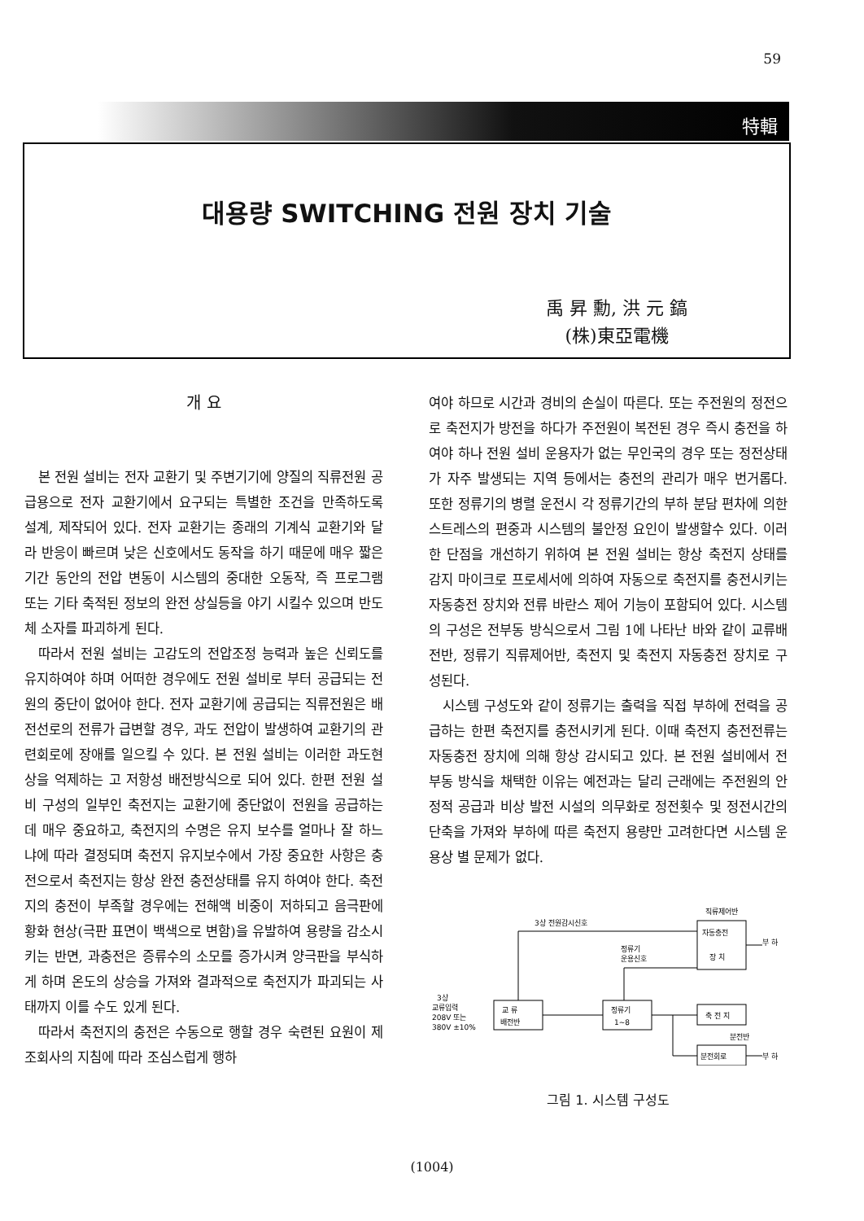59
特輯
대용량 SWITCHING 전원 장치 기술
禹 昇 勳, 洪 元 鎬
(株)東亞電機
개 요
본 전원 설비는 전자 교환기 및 주변기기에 양질의 직류전원 공급용으로 전자 교환기에서 요구되는 특별한 조건을 만족하도록 설계, 제작되어 있다. 전자 교환기는 종래의 기계식 교환기와 달라 반응이 빠르며 낮은 신호에서도 동작을 하기 때문에 매우 짧은 기간 동안의 전압 변동이 시스템의 중대한 오동작, 즉 프로그램 또는 기타 축적된 정보의 완전 상실등을 야기 시킬수 있으며 반도체 소자를 파괴하게 된다.
따라서 전원 설비는 고감도의 전압조정 능력과 높은 신뢰도를 유지하여야 하며 어떠한 경우에도 전원 설비로 부터 공급되는 전원의 중단이 없어야 한다. 전자 교환기에 공급되는 직류전원은 배전선로의 전류가 급변할 경우, 과도 전압이 발생하여 교환기의 관련회로에 장애를 일으킬 수 있다. 본 전원 설비는 이러한 과도현상을 억제하는 고 저항성 배전방식으로 되어 있다. 한편 전원 설비 구성의 일부인 축전지는 교환기에 중단없이 전원을 공급하는데 매우 중요하고, 축전지의 수명은 유지 보수를 얼마나 잘 하느냐에 따라 결정되며 축전지 유지보수에서 가장 중요한 사항은 충전으로서 축전지는 항상 완전 충전상태를 유지 하여야 한다. 축전지의 충전이 부족할 경우에는 전해액 비중이 저하되고 음극판에 황화 현상(극판 표면이 백색으로 변함)을 유발하여 용량을 감소시키는 반면, 과충전은 증류수의 소모를 증가시켜 양극판을 부식하게 하며 온도의 상승을 가져와 결과적으로 축전지가 파괴되는 사태까지 이를 수도 있게 된다.
따라서 축전지의 충전은 수동으로 행할 경우 숙련된 요원이 제조회사의 지침에 따라 조심스럽게 행하
여야 하므로 시간과 경비의 손실이 따른다. 또는 주전원의 정전으로 축전지가 방전을 하다가 주전원이 복전된 경우 즉시 충전을 하여야 하나 전원 설비 운용자가 없는 무인국의 경우 또는 정전상태가 자주 발생되는 지역 등에서는 충전의 관리가 매우 번거롭다. 또한 정류기의 병렬 운전시 각 정류기간의 부하 분담 편차에 의한 스트레스의 편중과 시스템의 불안정 요인이 발생할수 있다. 이러한 단점을 개선하기 위하여 본 전원 설비는 항상 축전지 상태를 감지 마이크로 프로세서에 의하여 자동으로 축전지를 충전시키는 자동충전 장치와 전류 바란스 제어 기능이 포함되어 있다. 시스템의 구성은 전부동 방식으로서 그림 1에 나타난 바와 같이 교류배전반, 정류기 직류제어반, 축전지 및 축전지 자동충전 장치로 구성된다.
시스템 구성도와 같이 정류기는 출력을 직접 부하에 전력을 공급하는 한편 축전지를 충전시키게 된다. 이때 축전지 충전전류는 자동충전 장치에 의해 항상 감시되고 있다. 본 전원 설비에서 전부동 방식을 채택한 이유는 예전과는 달리 근래에는 주전원의 안정적 공급과 비상 발전 시설의 의무화로 정전횟수 및 정전시간의 단축을 가져와 부하에 따른 축전지 용량만 고려한다면 시스템 운용상 별 문제가 없다.
직류제어반
3상 전원감시신호
자동충전
장 치
정류기
운용신호
3상
교류입력
208V 또는
380V ±10%
교 류
배전반
정류기
1~8
축 전 지
분전반
분전회로
부 하
부 하
그림 1. 시스템 구성도
(1004)